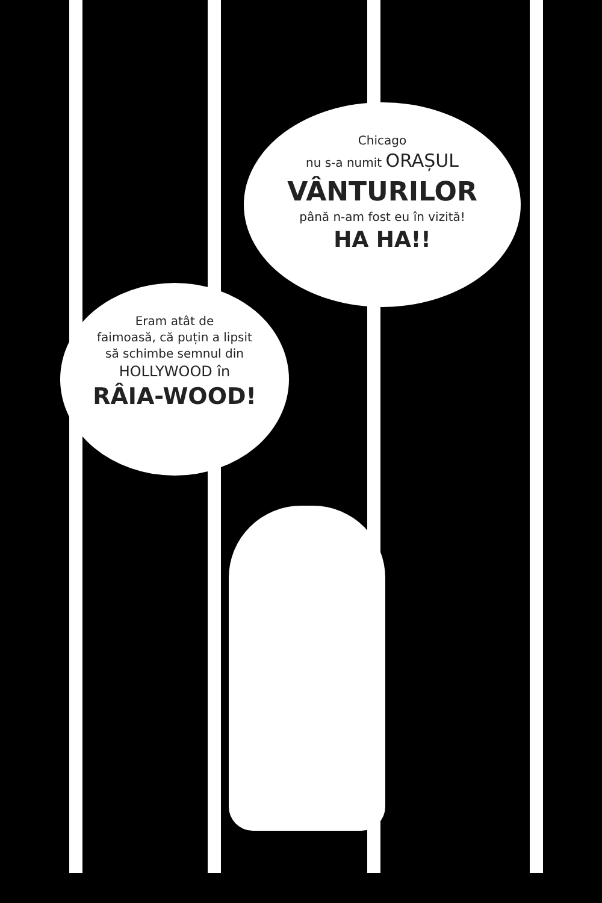Chicago
nu s-a numit ORAȘUL
VÂNTURILOR
până n-am fost eu în vizită!
HA HA!!
Eram atât de
faimoasă, că puțin a lipsit
să schimbe semnul din
HOLLYWOOD în
RÂIA-WOOD!